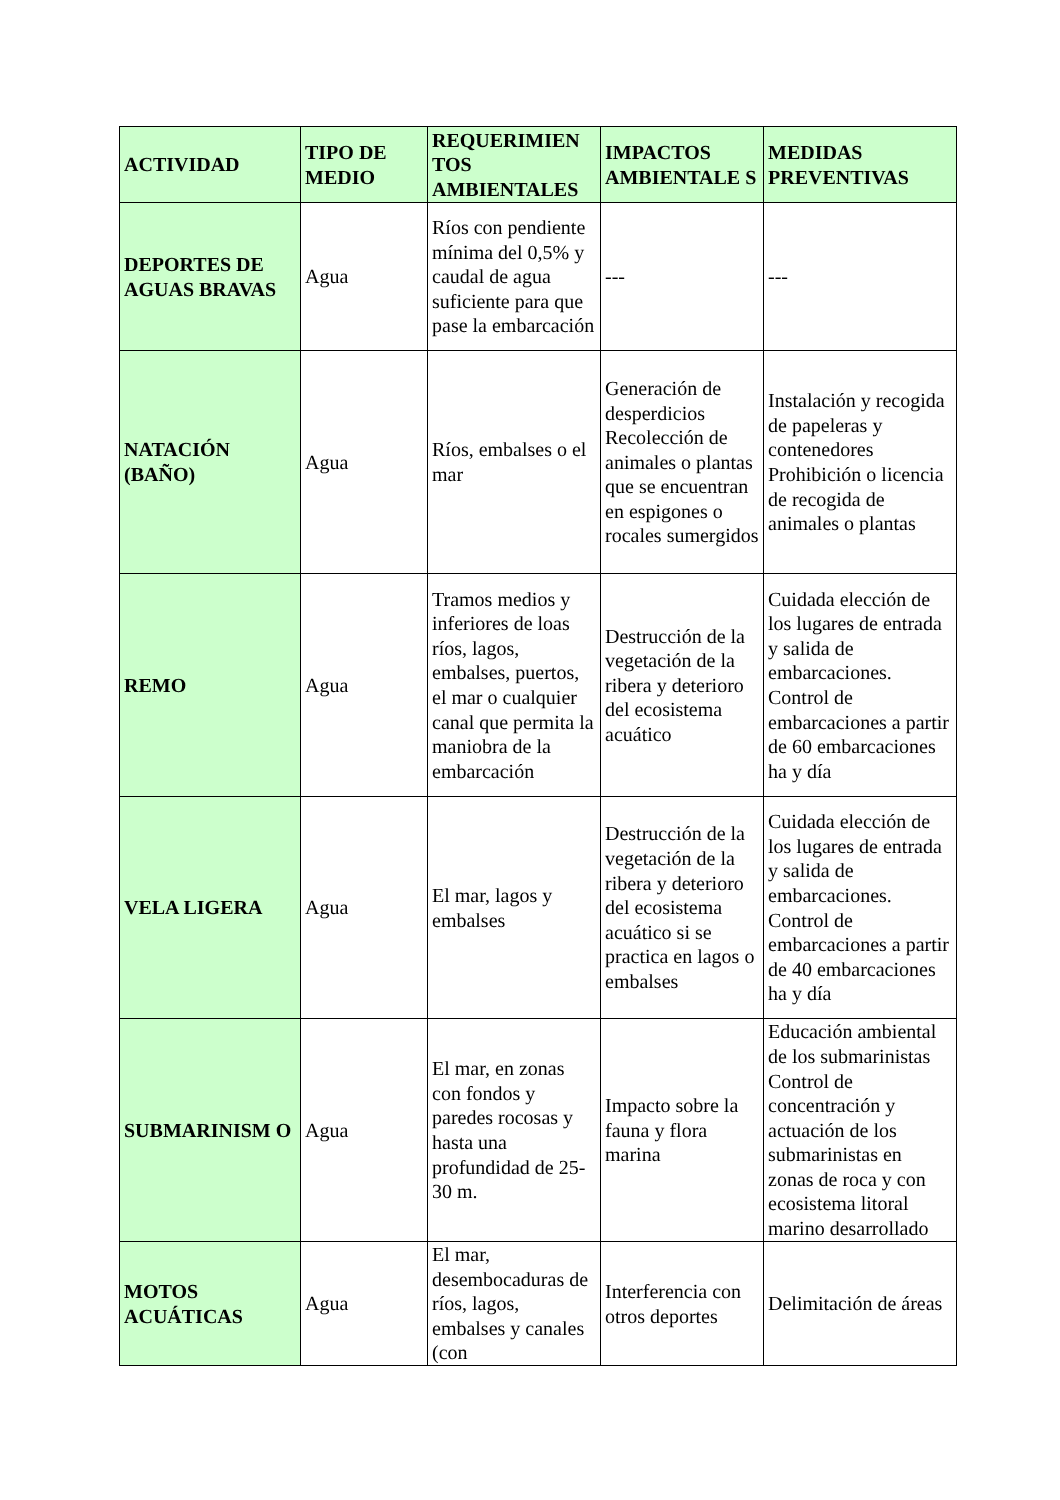| ACTIVIDAD | TIPO DE MEDIO | REQUERIMIEN TOS AMBIENTALES | IMPACTOS AMBIENTALE S | MEDIDAS PREVENTIVAS |
| --- | --- | --- | --- | --- |
| DEPORTES DE AGUAS BRAVAS | Agua | Ríos con pendiente mínima del 0,5% y caudal de agua suficiente para que pase la embarcación | --- | --- |
| NATACIÓN (BAÑO) | Agua | Ríos, embalses o el mar | Generación de desperdicios Recolección de animales o plantas que se encuentran en espigones o rocales sumergidos | Instalación y recogida de papeleras y contenedores Prohibición o licencia de recogida de animales o plantas |
| REMO | Agua | Tramos medios y inferiores de loas ríos, lagos, embalses, puertos, el mar o cualquier canal que permita la maniobra de la embarcación | Destrucción de la vegetación de la ribera y deterioro del ecosistema acuático | Cuidada elección de los lugares de entrada y salida de embarcaciones. Control de embarcaciones a partir de 60 embarcaciones ha y día |
| VELA LIGERA | Agua | El mar, lagos y embalses | Destrucción de la vegetación de la ribera y deterioro del ecosistema acuático si se practica en lagos o embalses | Cuidada elección de los lugares de entrada y salida de embarcaciones. Control de embarcaciones a partir de 40 embarcaciones ha y día |
| SUBMARINISM O | Agua | El mar, en zonas con fondos y paredes rocosas y hasta una profundidad de 25-30 m. | Impacto sobre la fauna y flora marina | Educación ambiental de los submarinistas Control de concentración y actuación de los submarinistas en zonas de roca y con ecosistema litoral marino desarrollado |
| MOTOS ACUÁTICAS | Agua | El mar, desembocaduras de ríos, lagos, embalses y canales (con | Interferencia con otros deportes | Delimitación de áreas |